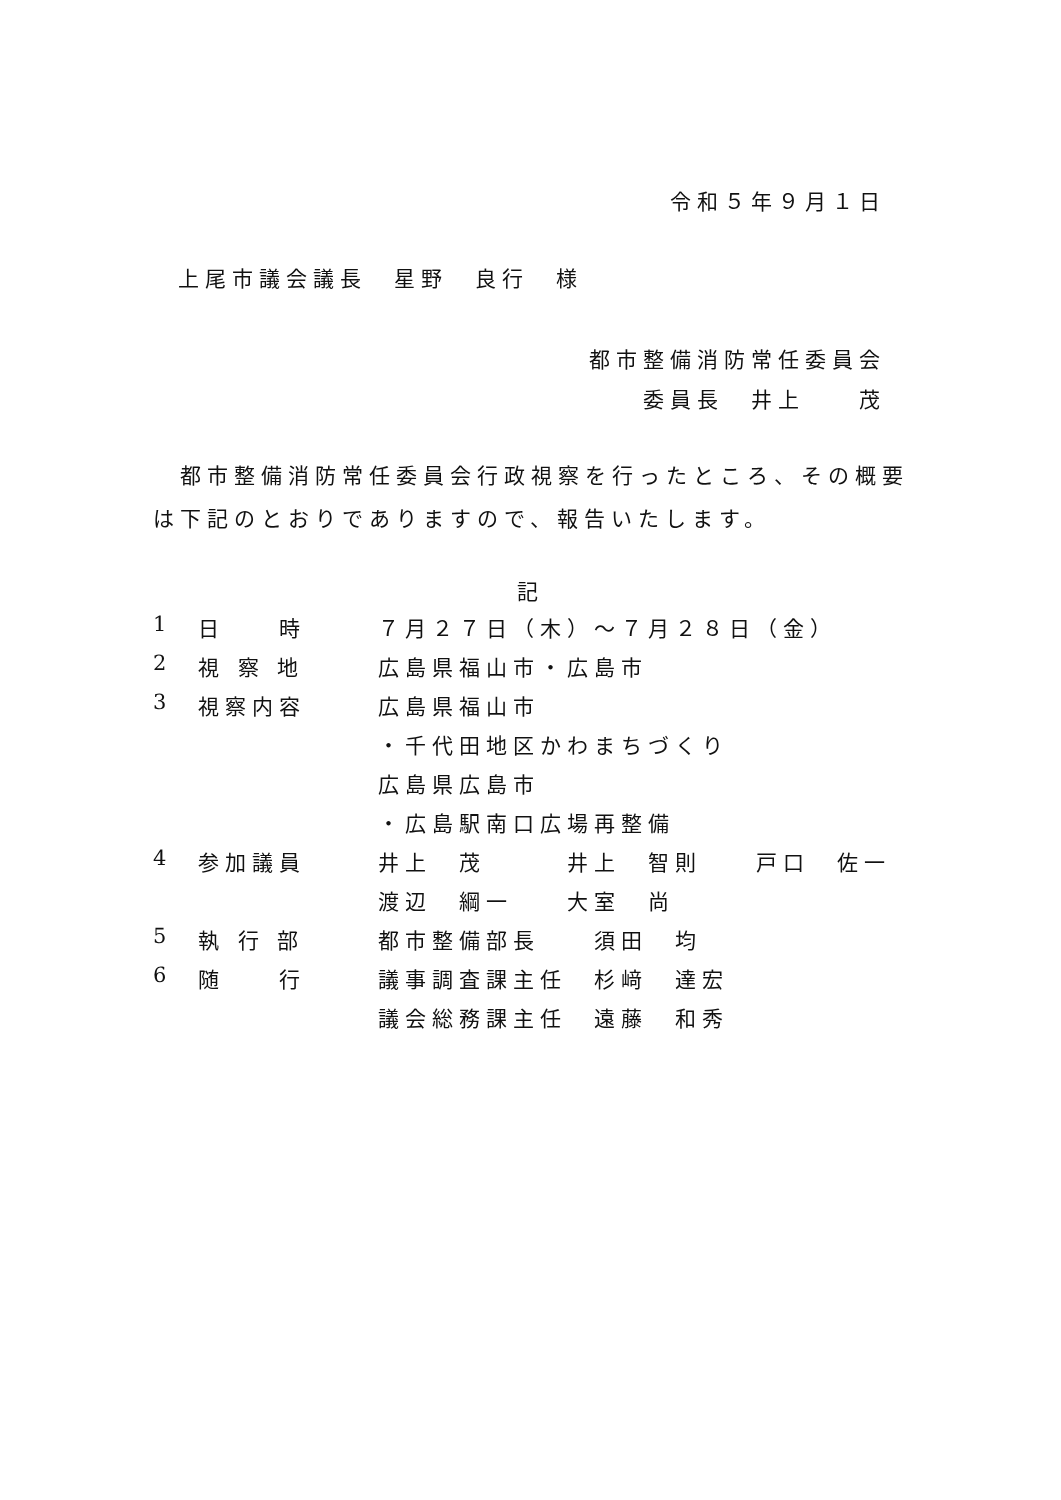令和５年９月１日
上尾市議会議長　星野　良行　様
都市整備消防常任委員会
委員長　井上　　茂
　都市整備消防常任委員会行政視察を行ったところ、その概要は下記のとおりでありますので、報告いたします。
記
| 1 | 日 時 | ７月２７日（木）～７月２８日（金） |
| 2 | 視 察 地 | 広島県福山市・広島市 |
| 3 | 視察内容 | 広島県福山市 |
| | | ・千代田地区かわまちづくり |
| | | 広島県広島市 |
| | | ・広島駅南口広場再整備 |
| 4 | 参加議員 | 井上 茂 井上 智則 戸口 佐一 |
| | | 渡辺 綱一 大室 尚 |
| 5 | 執 行 部 | 都市整備部長 須田 均 |
| 6 | 随 行 | 議事調査課主任 杉﨑 達宏 |
| | | 議会総務課主任 遠藤 和秀 |